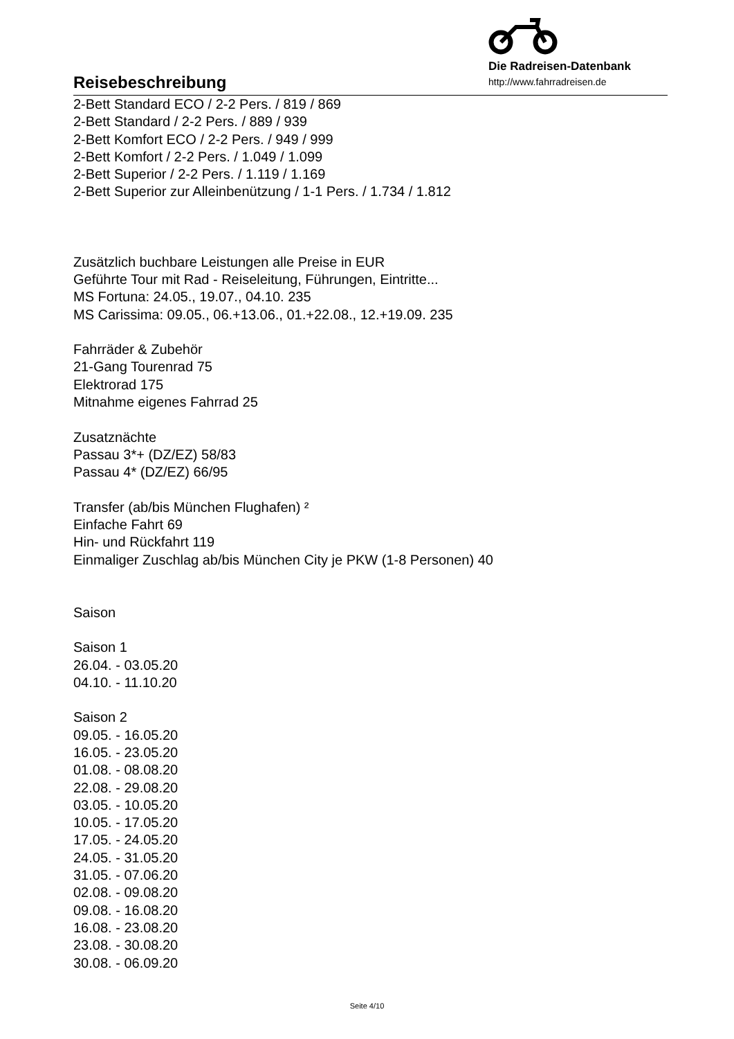Reisebeschreibung
Die Radreisen-Datenbank
http://www.fahrradreisen.de
2-Bett Standard ECO / 2-2 Pers. / 819 / 869
2-Bett Standard / 2-2 Pers. / 889 / 939
2-Bett Komfort ECO / 2-2 Pers. / 949 / 999
2-Bett Komfort / 2-2 Pers. / 1.049 / 1.099
2-Bett Superior / 2-2 Pers. / 1.119 / 1.169
2-Bett Superior zur Alleinbenützung / 1-1 Pers. / 1.734 / 1.812
Zusätzlich buchbare Leistungen alle Preise in EUR
Geführte Tour mit Rad - Reiseleitung, Führungen, Eintritte...
MS Fortuna: 24.05., 19.07., 04.10. 235
MS Carissima: 09.05., 06.+13.06., 01.+22.08., 12.+19.09. 235
Fahrräder & Zubehör
21-Gang Tourenrad 75
Elektrorad 175
Mitnahme eigenes Fahrrad 25
Zusatznächte
Passau 3*+ (DZ/EZ) 58/83
Passau 4* (DZ/EZ) 66/95
Transfer (ab/bis München Flughafen) ²
Einfache Fahrt 69
Hin- und Rückfahrt 119
Einmaliger Zuschlag ab/bis München City je PKW (1-8 Personen) 40
Saison
Saison 1
26.04. - 03.05.20
04.10. - 11.10.20
Saison 2
09.05. - 16.05.20
16.05. - 23.05.20
01.08. - 08.08.20
22.08. - 29.08.20
03.05. - 10.05.20
10.05. - 17.05.20
17.05. - 24.05.20
24.05. - 31.05.20
31.05. - 07.06.20
02.08. - 09.08.20
09.08. - 16.08.20
16.08. - 23.08.20
23.08. - 30.08.20
30.08. - 06.09.20
Seite 4/10